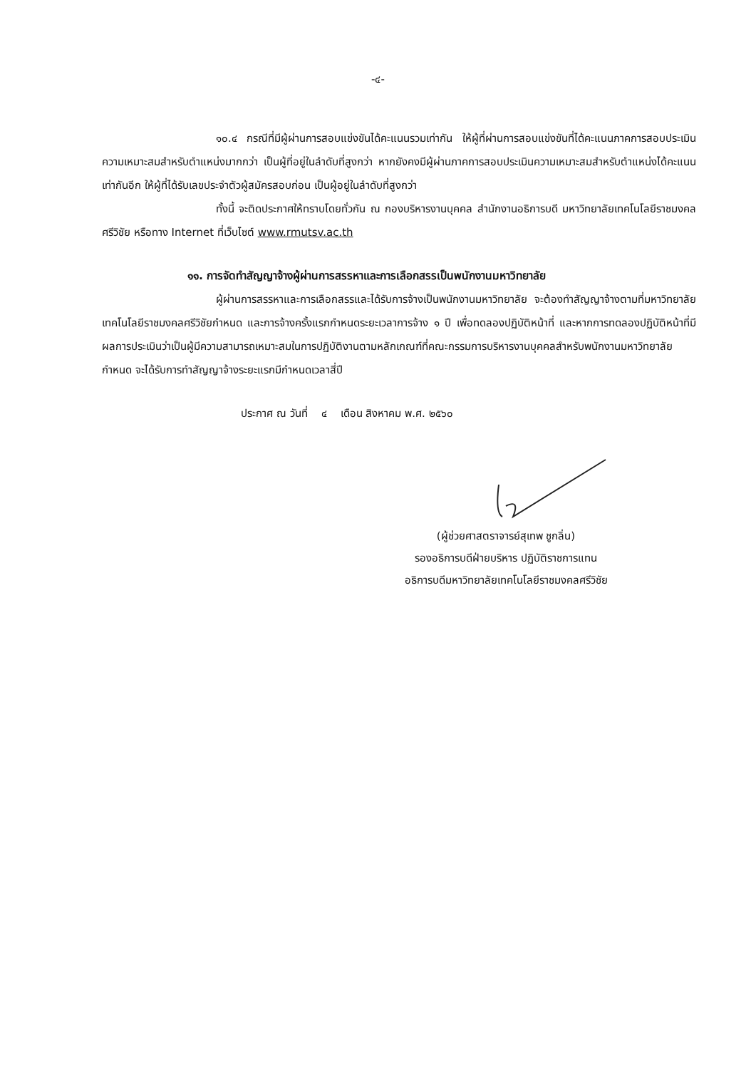-๔-
๑๐.๔ กรณีที่มีผู้ผ่านการสอบแข่งขันได้คะแนนรวมเท่ากัน ให้ผู้ที่ผ่านการสอบแข่งขันที่ได้คะแนนภาคการสอบประเมินความเหมาะสมสำหรับตำแหน่งมากกว่า เป็นผู้ที่อยู่ในลำดับที่สูงกว่า หากยังคงมีผู้ผ่านภาคการสอบประเมินความเหมาะสมสำหรับตำแหน่งได้คะแนนเท่ากันอีก ให้ผู้ที่ได้รับเลขประจำตัวผู้สมัครสอบก่อน เป็นผู้อยู่ในลำดับที่สูงกว่า
ทั้งนี้ จะติดประกาศให้ทราบโดยทั่วกัน ณ กองบริหารงานบุคคล สำนักงานอธิการบดี มหาวิทยาลัยเทคโนโลยีราชมงคลศรีวิชัย หรือทาง Internet ที่เว็บไซต์ www.rmutsv.ac.th
๑๑. การจัดทำสัญญาจ้างผู้ผ่านการสรรหาและการเลือกสรรเป็นพนักงานมหาวิทยาลัย
ผู้ผ่านการสรรหาและการเลือกสรรและได้รับการจ้างเป็นพนักงานมหาวิทยาลัย จะต้องทำสัญญาจ้างตามที่มหาวิทยาลัยเทคโนโลยีราชมงคลศรีวิชัยกำหนด และการจ้างครั้งแรกกำหนดระยะเวลาการจ้าง ๑ ปี เพื่อทดลองปฏิบัติหน้าที่ และหากการทดลองปฏิบัติหน้าที่มีผลการประเมินว่าเป็นผู้มีความสามารถเหมาะสมในการปฏิบัติงานตามหลักเกณฑ์ที่คณะกรรมการบริหารงานบุคคลสำหรับพนักงานมหาวิทยาลัยกำหนด จะได้รับการทำสัญญาจ้างระยะแรกมีกำหนดเวลาสี่ปี
ประกาศ ณ วันที่ ๔ เดือน สิงหาคม พ.ศ. ๒๕๖๐
(ผู้ช่วยศาสตราจารย์สุเทพ ชูกลิ่น)
รองอธิการบดีฝ่ายบริหาร ปฏิบัติราชการแทน
อธิการบดีมหาวิทยาลัยเทคโนโลยีราชมงคลศรีวิชัย